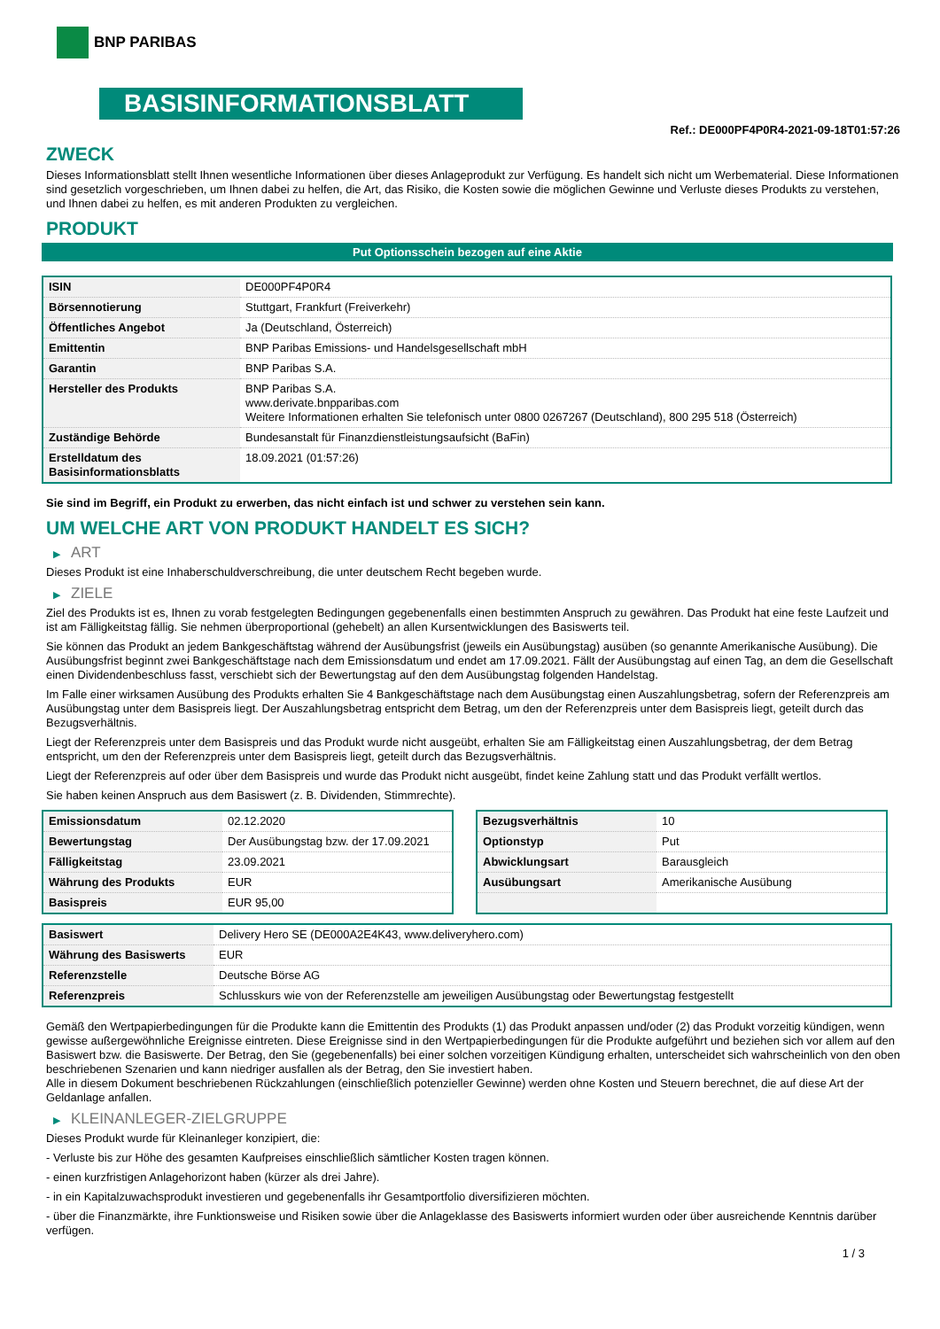BNP PARIBAS
BASISINFORMATIONSBLATT
Ref.: DE000PF4P0R4-2021-09-18T01:57:26
ZWECK
Dieses Informationsblatt stellt Ihnen wesentliche Informationen über dieses Anlageprodukt zur Verfügung. Es handelt sich nicht um Werbematerial. Diese Informationen sind gesetzlich vorgeschrieben, um Ihnen dabei zu helfen, die Art, das Risiko, die Kosten sowie die möglichen Gewinne und Verluste dieses Produkts zu verstehen, und Ihnen dabei zu helfen, es mit anderen Produkten zu vergleichen.
PRODUKT
Put Optionsschein bezogen auf eine Aktie
| ISIN | DE000PF4P0R4 |
| Börsennotierung | Stuttgart, Frankfurt (Freiverkehr) |
| Öffentliches Angebot | Ja (Deutschland, Österreich) |
| Emittentin | BNP Paribas Emissions- und Handelsgesellschaft mbH |
| Garantin | BNP Paribas S.A. |
| Hersteller des Produkts | BNP Paribas S.A. www.derivate.bnpparibas.com Weitere Informationen erhalten Sie telefonisch unter 0800 0267267 (Deutschland), 800 295 518 (Österreich) |
| Zuständige Behörde | Bundesanstalt für Finanzdienstleistungsaufsicht (BaFin) |
| Erstelldatum des Basisinformationsblatts | 18.09.2021 (01:57:26) |
Sie sind im Begriff, ein Produkt zu erwerben, das nicht einfach ist und schwer zu verstehen sein kann.
UM WELCHE ART VON PRODUKT HANDELT ES SICH?
▶ ART
Dieses Produkt ist eine Inhaberschuldverschreibung, die unter deutschem Recht begeben wurde.
▶ ZIELE
Ziel des Produkts ist es, Ihnen zu vorab festgelegten Bedingungen gegebenenfalls einen bestimmten Anspruch zu gewähren. Das Produkt hat eine feste Laufzeit und ist am Fälligkeitstag fällig. Sie nehmen überproportional (gehebelt) an allen Kursentwicklungen des Basiswerts teil.
Sie können das Produkt an jedem Bankgeschäftstag während der Ausübungsfrist (jeweils ein Ausübungstag) ausüben (so genannte Amerikanische Ausübung). Die Ausübungsfrist beginnt zwei Bankgeschäftstage nach dem Emissionsdatum und endet am 17.09.2021. Fällt der Ausübungstag auf einen Tag, an dem die Gesellschaft einen Dividendenbeschluss fasst, verschiebt sich der Bewertungstag auf den dem Ausübungstag folgenden Handelstag.
Im Falle einer wirksamen Ausübung des Produkts erhalten Sie 4 Bankgeschäftstage nach dem Ausübungstag einen Auszahlungsbetrag, sofern der Referenzpreis am Ausübungstag unter dem Basispreis liegt. Der Auszahlungsbetrag entspricht dem Betrag, um den der Referenzpreis unter dem Basispreis liegt, geteilt durch das Bezugsverhältnis.
Liegt der Referenzpreis unter dem Basispreis und das Produkt wurde nicht ausgeübt, erhalten Sie am Fälligkeitstag einen Auszahlungsbetrag, der dem Betrag entspricht, um den der Referenzpreis unter dem Basispreis liegt, geteilt durch das Bezugsverhältnis.
Liegt der Referenzpreis auf oder über dem Basispreis und wurde das Produkt nicht ausgeübt, findet keine Zahlung statt und das Produkt verfällt wertlos.
Sie haben keinen Anspruch aus dem Basiswert (z. B. Dividenden, Stimmrechte).
| Emissionsdatum | 02.12.2020 |
| Bewertungstag | Der Ausübungstag bzw. der 17.09.2021 |
| Fälligkeitstag | 23.09.2021 |
| Währung des Produkts | EUR |
| Basispreis | EUR 95,00 |
| Bezugsverhältnis | 10 |
| Optionstyp | Put |
| Abwicklungsart | Barausgleich |
| Ausübungsart | Amerikanische Ausübung |
| Basiswert | Delivery Hero SE (DE000A2E4K43, www.deliveryhero.com) |
| Währung des Basiswerts | EUR |
| Referenzstelle | Deutsche Börse AG |
| Referenzpreis | Schlusskurs wie von der Referenzstelle am jeweiligen Ausübungstag oder Bewertungstag festgestellt |
Gemäß den Wertpapierbedingungen für die Produkte kann die Emittentin des Produkts (1) das Produkt anpassen und/oder (2) das Produkt vorzeitig kündigen, wenn gewisse außergewöhnliche Ereignisse eintreten. Diese Ereignisse sind in den Wertpapierbedingungen für die Produkte aufgeführt und beziehen sich vor allem auf den Basiswert bzw. die Basiswerte. Der Betrag, den Sie (gegebenenfalls) bei einer solchen vorzeitigen Kündigung erhalten, unterscheidet sich wahrscheinlich von den oben beschriebenen Szenarien und kann niedriger ausfallen als der Betrag, den Sie investiert haben.
Alle in diesem Dokument beschriebenen Rückzahlungen (einschließlich potenzieller Gewinne) werden ohne Kosten und Steuern berechnet, die auf diese Art der Geldanlage anfallen.
▶ KLEINANLEGER-ZIELGRUPPE
Dieses Produkt wurde für Kleinanleger konzipiert, die:
- Verluste bis zur Höhe des gesamten Kaufpreises einschließlich sämtlicher Kosten tragen können.
- einen kurzfristigen Anlagehorizont haben (kürzer als drei Jahre).
- in ein Kapitalzuwachsprodukt investieren und gegebenenfalls ihr Gesamtportfolio diversifizieren möchten.
- über die Finanzmärkte, ihre Funktionsweise und Risiken sowie über die Anlageklasse des Basiswerts informiert wurden oder über ausreichende Kenntnis darüber verfügen.
1 / 3